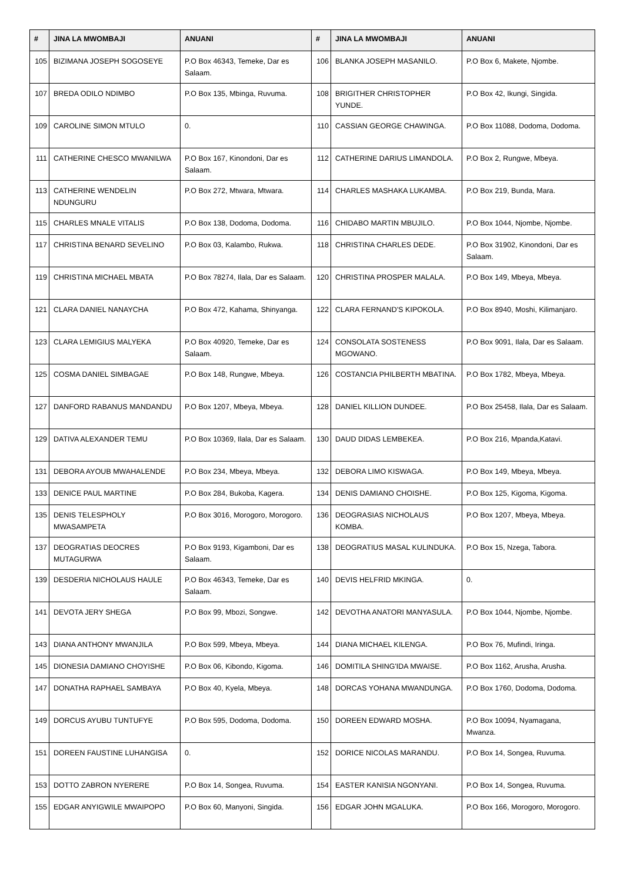| # | JINA LA MWOMBAJI | ANUANI | # | JINA LA MWOMBAJI | ANUANI |
| --- | --- | --- | --- | --- | --- |
| 105 | BIZIMANA JOSEPH SOGOSEYE | P.O Box 46343, Temeke, Dar es Salaam. | 106 | BLANKA JOSEPH MASANILO. | P.O Box 6, Makete, Njombe. |
| 107 | BREDA ODILO NDIMBO | P.O Box 135, Mbinga, Ruvuma. | 108 | BRIGITHER CHRISTOPHER YUNDE. | P.O Box 42, Ikungi, Singida. |
| 109 | CAROLINE SIMON MTULO | 0. | 110 | CASSIAN GEORGE CHAWINGA. | P.O Box 11088, Dodoma, Dodoma. |
| 111 | CATHERINE CHESCO MWANILWA | P.O Box 167, Kinondoni, Dar es Salaam. | 112 | CATHERINE DARIUS LIMANDOLA. | P.O Box 2, Rungwe, Mbeya. |
| 113 | CATHERINE WENDELIN NDUNGURU | P.O Box 272, Mtwara, Mtwara. | 114 | CHARLES MASHAKA LUKAMBA. | P.O Box 219, Bunda, Mara. |
| 115 | CHARLES MNALE VITALIS | P.O Box 138, Dodoma, Dodoma. | 116 | CHIDABO MARTIN MBUJILO. | P.O Box 1044, Njombe, Njombe. |
| 117 | CHRISTINA BENARD SEVELINO | P.O Box 03, Kalambo, Rukwa. | 118 | CHRISTINA CHARLES DEDE. | P.O Box 31902, Kinondoni, Dar es Salaam. |
| 119 | CHRISTINA MICHAEL MBATA | P.O Box 78274, Ilala, Dar es Salaam. | 120 | CHRISTINA PROSPER MALALA. | P.O Box 149, Mbeya, Mbeya. |
| 121 | CLARA DANIEL NANAYCHA | P.O Box 472, Kahama, Shinyanga. | 122 | CLARA FERNAND'S KIPOKOLA. | P.O Box 8940, Moshi, Kilimanjaro. |
| 123 | CLARA LEMIGIUS MALYEKA | P.O Box 40920, Temeke, Dar es Salaam. | 124 | CONSOLATA SOSTENESS MGOWANO. | P.O Box 9091, Ilala, Dar es Salaam. |
| 125 | COSMA DANIEL SIMBAGAE | P.O Box 148, Rungwe, Mbeya. | 126 | COSTANCIA PHILBERTH MBATINA. | P.O Box 1782, Mbeya, Mbeya. |
| 127 | DANFORD RABANUS MANDANDU | P.O Box 1207, Mbeya, Mbeya. | 128 | DANIEL KILLION DUNDEE. | P.O Box 25458, Ilala, Dar es Salaam. |
| 129 | DATIVA ALEXANDER TEMU | P.O Box 10369, Ilala, Dar es Salaam. | 130 | DAUD DIDAS LEMBEKEA. | P.O Box 216, Mpanda,Katavi. |
| 131 | DEBORA AYOUB MWAHALENDE | P.O Box 234, Mbeya, Mbeya. | 132 | DEBORA LIMO KISWAGA. | P.O Box 149, Mbeya, Mbeya. |
| 133 | DENICE PAUL MARTINE | P.O Box 284, Bukoba, Kagera. | 134 | DENIS DAMIANO CHOISHE. | P.O Box 125, Kigoma, Kigoma. |
| 135 | DENIS TELESPHOLY MWASAMPETA | P.O Box 3016, Morogoro, Morogoro. | 136 | DEOGRASIAS NICHOLAUS KOMBA. | P.O Box 1207, Mbeya, Mbeya. |
| 137 | DEOGRATIAS DEOCRES MUTAGURWA | P.O Box 9193, Kigamboni, Dar es Salaam. | 138 | DEOGRATIUS MASAL KULINDUKA. | P.O Box 15, Nzega, Tabora. |
| 139 | DESDERIA NICHOLAUS HAULE | P.O Box 46343, Temeke, Dar es Salaam. | 140 | DEVIS HELFRID MKINGA. | 0. |
| 141 | DEVOTA JERY SHEGA | P.O Box 99, Mbozi, Songwe. | 142 | DEVOTHA ANATORI MANYASULA. | P.O Box 1044, Njombe, Njombe. |
| 143 | DIANA ANTHONY MWANJILA | P.O Box 599, Mbeya, Mbeya. | 144 | DIANA MICHAEL KILENGA. | P.O Box 76, Mufindi, Iringa. |
| 145 | DIONESIA DAMIANO CHOYISHE | P.O Box 06, Kibondo, Kigoma. | 146 | DOMITILA SHING'IDA MWAISE. | P.O Box 1162, Arusha, Arusha. |
| 147 | DONATHA RAPHAEL SAMBAYA | P.O Box 40, Kyela, Mbeya. | 148 | DORCAS YOHANA MWANDUNGA. | P.O Box 1760, Dodoma, Dodoma. |
| 149 | DORCUS AYUBU TUNTUFYE | P.O Box 595, Dodoma, Dodoma. | 150 | DOREEN EDWARD MOSHA. | P.O Box 10094, Nyamagana, Mwanza. |
| 151 | DOREEN FAUSTINE LUHANGISA | 0. | 152 | DORICE NICOLAS MARANDU. | P.O Box 14, Songea, Ruvuma. |
| 153 | DOTTO ZABRON NYERERE | P.O Box 14, Songea, Ruvuma. | 154 | EASTER KANISIA NGONYANI. | P.O Box 14, Songea, Ruvuma. |
| 155 | EDGAR ANYIGWILE MWAIPOPO | P.O Box 60, Manyoni, Singida. | 156 | EDGAR JOHN MGALUKA. | P.O Box 166, Morogoro, Morogoro. |